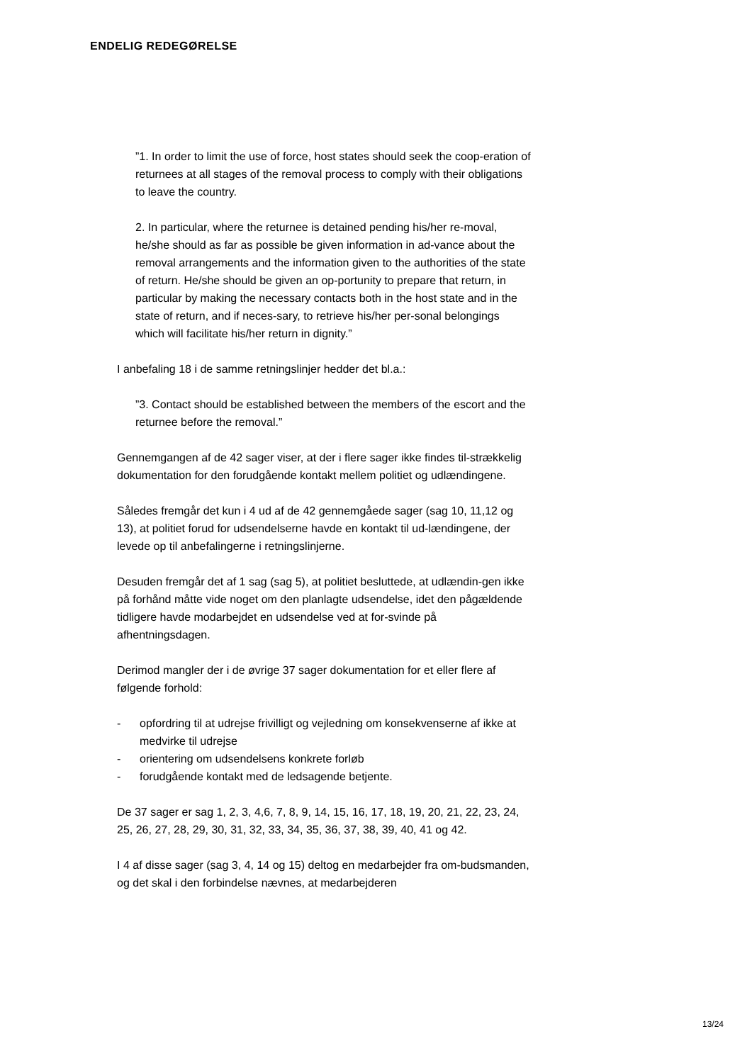ENDELIG REDEGØRELSE
”1. In order to limit the use of force, host states should seek the coop-eration of returnees at all stages of the removal process to comply with their obligations to leave the country.
2. In particular, where the returnee is detained pending his/her re-moval, he/she should as far as possible be given information in ad-vance about the removal arrangements and the information given to the authorities of the state of return. He/she should be given an op-portunity to prepare that return, in particular by making the necessary contacts both in the host state and in the state of return, and if neces-sary, to retrieve his/her per-sonal belongings which will facilitate his/her return in dignity.”
I anbefaling 18 i de samme retningslinjer hedder det bl.a.:
”3. Contact should be established between the members of the escort and the returnee before the removal.”
Gennemgangen af de 42 sager viser, at der i flere sager ikke findes til-strækkelig dokumentation for den forudgående kontakt mellem politiet og udlændingene.
Således fremgår det kun i 4 ud af de 42 gennemgåede sager (sag 10, 11,12 og 13), at politiet forud for udsendelserne havde en kontakt til ud-lændingene, der levede op til anbefalingerne i retningslinjerne.
Desuden fremgår det af 1 sag (sag 5), at politiet besluttede, at udlændin-gen ikke på forhånd måtte vide noget om den planlagte udsendelse, idet den pågældende tidligere havde modarbejdet en udsendelse ved at for-svinde på afhentningsdagen.
Derimod mangler der i de øvrige 37 sager dokumentation for et eller flere af følgende forhold:
- opfordring til at udrejse frivilligt og vejledning om konsekvenserne af ikke at medvirke til udrejse
- orientering om udsendelsens konkrete forløb
- forudgående kontakt med de ledsagende betjente.
De 37 sager er sag 1, 2, 3, 4,6, 7, 8, 9, 14, 15, 16, 17, 18, 19, 20, 21, 22, 23, 24, 25, 26, 27, 28, 29, 30, 31, 32, 33, 34, 35, 36, 37, 38, 39, 40, 41 og 42.
I 4 af disse sager (sag 3, 4, 14 og 15) deltog en medarbejder fra om-budsmanden, og det skal i den forbindelse nævnes, at medarbejderen
13/24